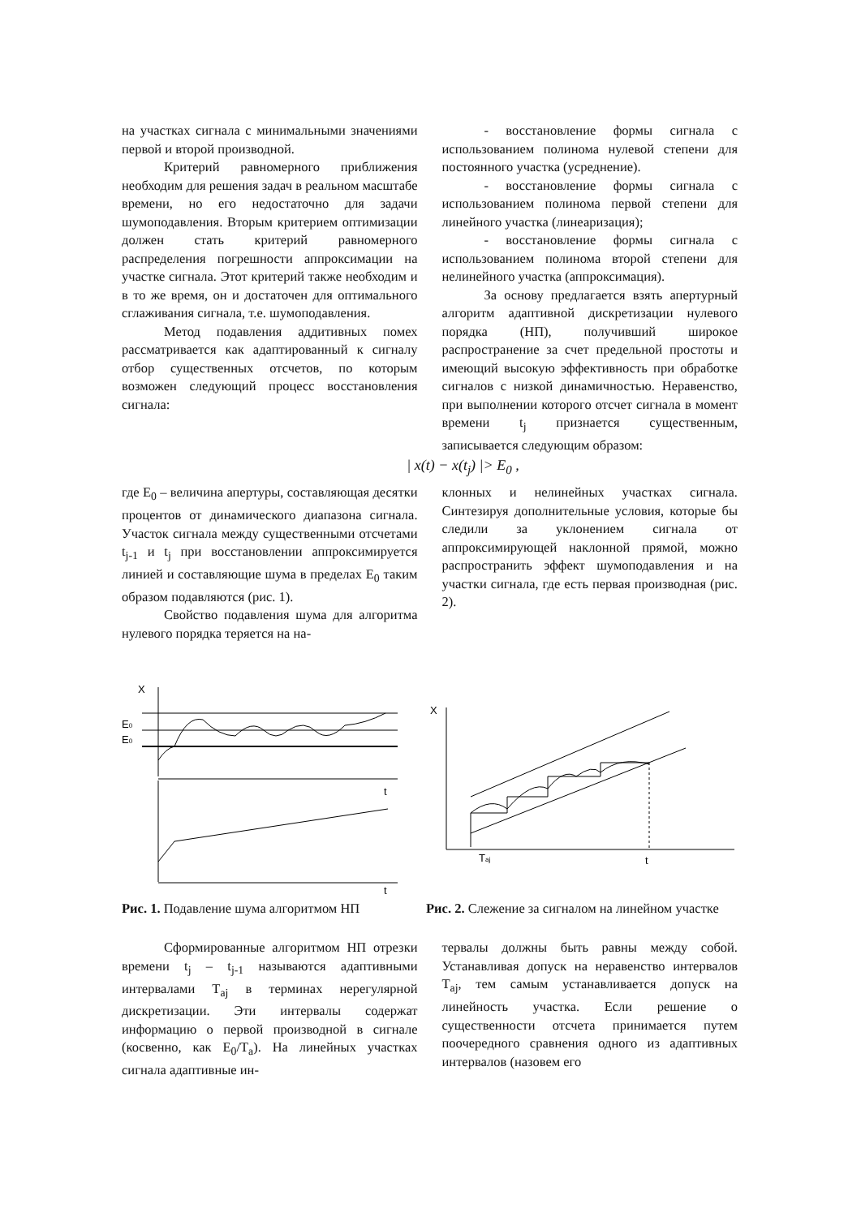на участках сигнала с минимальными значениями первой и второй производной.
Критерий равномерного приближения необходим для решения задач в реальном масштабе времени, но его недостаточно для задачи шумоподавления. Вторым критерием оптимизации должен стать критерий равномерного распределения погрешности аппроксимации на участке сигнала. Этот критерий также необходим и в то же время, он и достаточен для оптимального сглаживания сигнала, т.е. шумоподавления.
Метод подавления аддитивных помех рассматривается как адаптированный к сигналу отбор существенных отсчетов, по которым возможен следующий процесс восстановления сигнала:
- восстановление формы сигнала с использованием полинома нулевой степени для постоянного участка (усреднение).
- восстановление формы сигнала с использованием полинома первой степени для линейного участка (линеаризация);
- восстановление формы сигнала с использованием полинома второй степени для нелинейного участка (аппроксимация).
За основу предлагается взять апертурный алгоритм адаптивной дискретизации нулевого порядка (НП), получивший широкое распространение за счет предельной простоты и имеющий высокую эффективность при обработке сигналов с низкой динамичностью. Неравенство, при выполнении которого отсчет сигнала в момент времени t<sub>j</sub> признается существенным, записывается следующим образом:
| x(t) − x(t<sub>j</sub>) |> E<sub>0</sub> ,
где E<sub>0</sub> – величина апертуры, составляющая десятки процентов от динамического диапазона сигнала. Участок сигнала между существенными отсчетами t<sub>j-1</sub> и t<sub>j</sub> при восстановлении аппроксимируется линией и составляющие шума в пределах E<sub>0</sub> таким образом подавляются (рис. 1).
Свойство подавления шума для алгоритма нулевого порядка теряется на на-
клонных и нелинейных участках сигнала. Синтезируя дополнительные условия, которые бы следили за уклонением сигнала от аппроксимирующей наклонной прямой, можно распространить эффект шумоподавления и на участки сигнала, где есть первая производная (рис. 2).
X
E0
E0
t
t
Рис. 1. Подавление шума алгоритмом НП
X
Taj
t
Рис. 2. Слежение за сигналом на линейном участке
Сформированные алгоритмом НП отрезки времени t<sub>j</sub> – t<sub>j-1</sub> называются адаптивными интервалами T<sub>aj</sub> в терминах нерегулярной дискретизации. Эти интервалы содержат информацию о первой производной в сигнале (косвенно, как E<sub>0</sub>/T<sub>a</sub>). На линейных участках сигнала адаптивные ин-
тервалы должны быть равны между собой. Устанавливая допуск на неравенство интервалов T<sub>aj</sub>, тем самым устанавливается допуск на линейность участка. Если решение о существенности отсчета принимается путем поочередного сравнения одного из адаптивных интервалов (назовем его